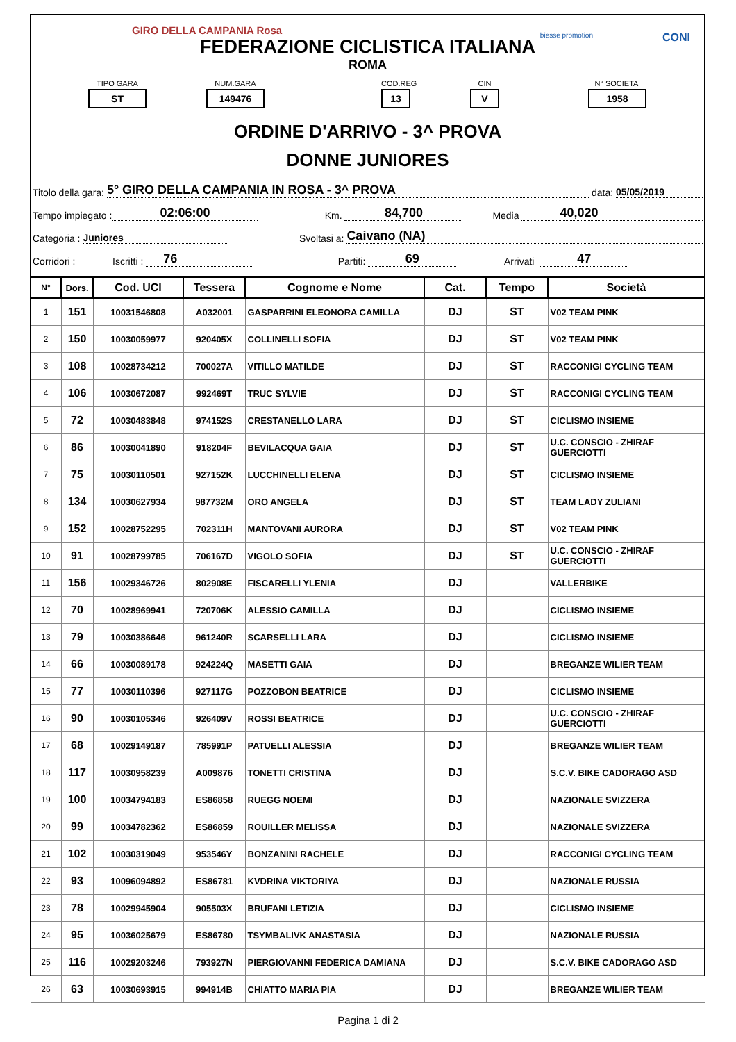GIRO DELLA CAMPANIA Rosa
CONI biesse promotion
FEDERAZIONE CICLISTICA ITALIANA
ROMA
TIPO GARA
ST
NUM.GARA
149476
COD.REG
13
CIN
V
N° SOCIETA'
1958
ORDINE D'ARRIVO - 3^ PROVA
DONNE JUNIORES
Titolo della gara: 5° GIRO DELLA CAMPANIA IN ROSA - 3^ PROVA data: 05/05/2019
Tempo impiegato : 02:06:00 Km. 84,700 Media 40,020
Categoria : Juniores Svoltasi a: Caivano (NA)
Corridori : Iscritti : 76 Partiti: 69 Arrivati 47
| N° | Dors. | Cod. UCI | Tessera | Cognome e Nome | Cat. | Tempo | Società |
| --- | --- | --- | --- | --- | --- | --- | --- |
| 1 | 151 | 10031546808 | A032001 | GASPARRINI ELEONORA CAMILLA | DJ | ST | V02 TEAM PINK |
| 2 | 150 | 10030059977 | 920405X | COLLINELLI SOFIA | DJ | ST | V02 TEAM PINK |
| 3 | 108 | 10028734212 | 700027A | VITILLO MATILDE | DJ | ST | RACCONIGI CYCLING TEAM |
| 4 | 106 | 10030672087 | 992469T | TRUC SYLVIE | DJ | ST | RACCONIGI CYCLING TEAM |
| 5 | 72 | 10030483848 | 974152S | CRESTANELLO LARA | DJ | ST | CICLISMO INSIEME |
| 6 | 86 | 10030041890 | 918204F | BEVILACQUA GAIA | DJ | ST | U.C. CONSCIO - ZHIRAF GUERCIOTTI |
| 7 | 75 | 10030110501 | 927152K | LUCCHINELLI ELENA | DJ | ST | CICLISMO INSIEME |
| 8 | 134 | 10030627934 | 987732M | ORO ANGELA | DJ | ST | TEAM LADY ZULIANI |
| 9 | 152 | 10028752295 | 702311H | MANTOVANI AURORA | DJ | ST | V02 TEAM PINK |
| 10 | 91 | 10028799785 | 706167D | VIGOLO SOFIA | DJ | ST | U.C. CONSCIO - ZHIRAF GUERCIOTTI |
| 11 | 156 | 10029346726 | 802908E | FISCARELLI YLENIA | DJ | | VALLERBIKE |
| 12 | 70 | 10028969941 | 720706K | ALESSIO CAMILLA | DJ | | CICLISMO INSIEME |
| 13 | 79 | 10030386646 | 961240R | SCARSELLI LARA | DJ | | CICLISMO INSIEME |
| 14 | 66 | 10030089178 | 924224Q | MASETTI GAIA | DJ | | BREGANZE WILIER TEAM |
| 15 | 77 | 10030110396 | 927117G | POZZOBON BEATRICE | DJ | | CICLISMO INSIEME |
| 16 | 90 | 10030105346 | 926409V | ROSSI BEATRICE | DJ | | U.C. CONSCIO - ZHIRAF GUERCIOTTI |
| 17 | 68 | 10029149187 | 785991P | PATUELLI ALESSIA | DJ | | BREGANZE WILIER TEAM |
| 18 | 117 | 10030958239 | A009876 | TONETTI CRISTINA | DJ | | S.C.V. BIKE CADORAGO ASD |
| 19 | 100 | 10034794183 | ES86858 | RUEGG NOEMI | DJ | | NAZIONALE SVIZZERA |
| 20 | 99 | 10034782362 | ES86859 | ROUILLER MELISSA | DJ | | NAZIONALE SVIZZERA |
| 21 | 102 | 10030319049 | 953546Y | BONZANINI RACHELE | DJ | | RACCONIGI CYCLING TEAM |
| 22 | 93 | 10096094892 | ES86781 | KVDRINA VIKTORIYA | DJ | | NAZIONALE RUSSIA |
| 23 | 78 | 10029945904 | 905503X | BRUFANI LETIZIA | DJ | | CICLISMO INSIEME |
| 24 | 95 | 10036025679 | ES86780 | TSYMBALIVK ANASTASIA | DJ | | NAZIONALE RUSSIA |
| 25 | 116 | 10029203246 | 793927N | PIERGIOVANNI FEDERICA DAMIANA | DJ | | S.C.V. BIKE CADORAGO ASD |
| 26 | 63 | 10030693915 | 994914B | CHIATTO MARIA PIA | DJ | | BREGANZE WILIER TEAM |
Pagina 1 di 2